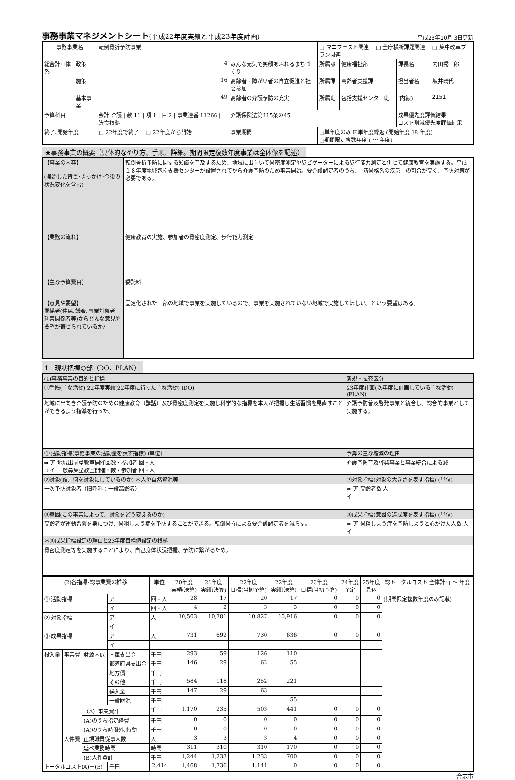事務事業マネジメントシート(平成22年度実績と平成23年度計画)
平成23年10月 3日更新
| 事務事業名 | | 転倒骨折予防事業 | | | □ マニフェスト関連 □ 全庁横断課題関連 □ 集中改革プラン関連 | | | |
| 総合計画体系 | 政策 | 4 | みんな元気で笑顔あふれるまちづくり | | 所属部 | 健康福祉部 | 課長名 | 内田秀一郎 |
| | 施策 | 16 | 高齢者・障がい者の自立促進と社会参加 | | 所属課 | 高齢者支援課 | 担当者名 | 坂井晴代 |
| | 基本事業 | 49 | 高齢者の介護予防の充実 | | 所属班 | 包括支援センター班 | (内線) | 2151 |
| 予算科目 | | 会計 介護 / 款 11 / 項 1 / 目 2 / 事業連番 11266 / 法令根拠 | | 介護保険法第115条の45 | | | 成果優先度評価結果 コスト削減優先度評価結果 | |
| 終了､開始年度 | | □ 22年度で終了 □ 22年度から開始 | | 事業期間 | □単年度のみ ☑単年度繰返 (開始年度 18 年度) □期間限定複数年度 ( ～ 年度) | | | |
★事務事業の概要（具体的なやり方、手順、詳細。期間限定複数年度事業は全体像を記述）
| 【事業の内容】 (開始した背景･きっかけ･今後の状況変化を含む) | 転倒骨折予防に関する知識を普及するため、地域に出向いて骨密度測定や歩ビゲーターによる歩行能力測定と併せて健康教育を実施する。平成１８年度地域包括支援センターが設置されてから介護予防のため事業開始。要介護認定者のうち、「筋骨格系の疾患」の割合が高く、予防対策が必要である。 |
| 【業務の流れ】 | 健康教育の実施、参加者の骨密度測定、歩行能力測定 |
| 【主な予算費目】 | 委託料 |
| 【意見や要望】 関係者(住民､議会､事業対象者､利害関係者等)からどんな意見や要望が寄せられているか? | 固定化された一部の地域で事業を実施しているので、事業を実施されていない地域で実施してほしい。という要望はある。 |
1　現状把握の部（DO、PLAN）
| (1)事務事業の目的と指標 | 新規・拡充区分 |
| ①手段(主な活動) 22年度実績(22年度に行った主な活動) (DO) | 23年度計画(次年度に計画している主な活動)(PLAN) |
| 地域に出向き介護予防のための健康教育（講話）及び骨密度測定を実施し科学的な指標を本人が把握し生活習慣を見直すことができるよう指導を行った。 | 介護予防普及啓発事業と統合し、総合的事業として実施する。 |
| ① 活動指標(事務事業の活動量を表す指標) (単位) | 予算の主な増減の理由 |
| ⇒ ア 地域出前型教室開催回数・参加者 回・人 ⇒ イ 一般募集型教室開催回数・参加者 回・人 | 介護予防普及啓発事業と事業統合による減 |
| ②対象(誰、何を対象にしているのか) ＊人や自然資源等 | ②対象指標(対象の大きさを表す指標) (単位) |
| 一次予防対象者（旧呼称：一般高齢者） | ⇒ ア 高齢者数 人 イ |
| ③意図(この事業によって、対象をどう変えるのか) | ③成果指標(意図の達成度を表す指標) (単位) |
| 高齢者が運動習慣を身につけ、骨粗しょう症を予防することができる。転倒骨折による要介護認定者を減らす。 | ⇒ ア 骨粗しょう症を予防しようと心がけた人数 人 イ |
| ＊③成果指標設定の理由と23年度目標値設定の根拠 | |
| 骨密度測定等を実施することにより、自己身体状況把握、予防に繋がるため。 | |
| (2)各指標･総事業費の推移 | | | | 単位 | 20年度 実績(決算) | 21年度 実績(決算) | 22年度 目標(当初予算) | 22年度 実績(決算) | 23年度 目標(当初予算) | 24年度 予定 | 25年度 見込 | 総トータルコスト 全体計画 ～ 年度 |
| --- | --- | --- | --- | --- | --- | --- | --- | --- | --- | --- | --- | --- |
| ① 活動指標 | | | ア | 回・人 | 28 | 17 | 20 | 17 | 0 | 0 | 0 | (期間限定複数年度のみ記載) |
| | | | イ | 回・人 | 4 | 2 | 3 | 3 | 0 | 0 | 0 | |
| ② 対象指標 | | | ア | 人 | 10,503 | 10,781 | 10,827 | 10,916 | 0 | 0 | 0 | |
| | | | イ | | | | | | | | | |
| ③ 成果指標 | | | ア | 人 | 731 | 692 | 730 | 636 | 0 | 0 | 0 | |
| | | | イ | | | | | | | | | |
| 投入量 | 事業費 | 財源内訳 | 国庫支出金 | 千円 | 293 | 59 | 126 | 110 | | | | |
| | | | 都道府県支出金 | 千円 | 146 | 29 | 62 | 55 | | | | |
| | | | 地方債 | 千円 | | | | | | | | |
| | | | その他 | 千円 | 584 | 118 | 252 | 221 | | | | |
| | | | 繰入金 | 千円 | 147 | 29 | 63 | | | | | |
| | | | 一般財源 | 千円 | | | | 55 | | | | |
| | | （A）事業費計 | | 千円 | 1,170 | 235 | 503 | 441 | 0 | 0 | 0 | |
| | | (A)のうち指定経費 | | 千円 | 0 | 0 | 0 | 0 | 0 | 0 | 0 | |
| | | (A)のうち時間外､特勤 | | 千円 | 0 | 0 | 0 | 0 | 0 | 0 | 0 | |
| | 人件費 | 正規職員従事人数 | | 人 | 3 | 3 | 3 | 4 | 0 | 0 | 0 | |
| | | 延べ業務時間 | | 時間 | 311 | 310 | 310 | 170 | 0 | 0 | 0 | |
| | | (B)人件費計 | | 千円 | 1,244 | 1,233 | 1,233 | 700 | 0 | 0 | 0 | |
| トータルコスト(A)＋(B) | | | 千円 | 2,414 | 1,468 | 1,736 | 1,141 | 0 | 0 | 0 | 0 | |
合志市